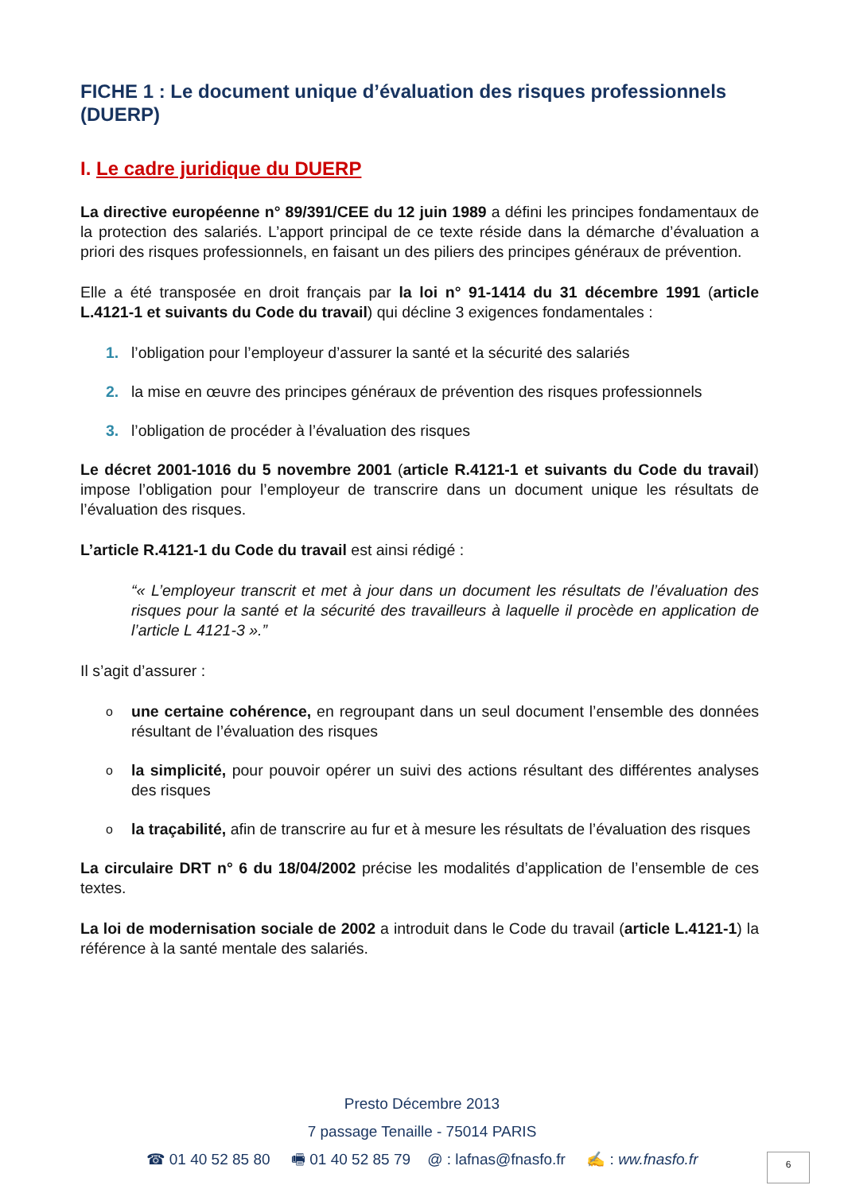FICHE 1 : Le document unique d’évaluation des risques professionnels (DUERP)
I. Le cadre juridique du DUERP
La directive européenne n° 89/391/CEE du 12 juin 1989 a défini les principes fondamentaux de la protection des salariés. L’apport principal de ce texte réside dans la démarche d’évaluation a priori des risques professionnels, en faisant un des piliers des principes généraux de prévention.
Elle a été transposée en droit français par la loi n° 91-1414 du 31 décembre 1991 (article L.4121-1 et suivants du Code du travail) qui décline 3 exigences fondamentales :
1. l’obligation pour l’employeur d’assurer la santé et la sécurité des salariés
2. la mise en œuvre des principes généraux de prévention des risques professionnels
3. l’obligation de procéder à l’évaluation des risques
Le décret 2001-1016 du 5 novembre 2001 (article R.4121-1 et suivants du Code du travail) impose l’obligation pour l’employeur de transcrire dans un document unique les résultats de l’évaluation des risques.
L’article R.4121-1 du Code du travail est ainsi rédigé :
« L’employeur transcrit et met à jour dans un document les résultats de l’évaluation des risques pour la santé et la sécurité des travailleurs à laquelle il procède en application de l’article L 4121-3 ».
Il s’agit d’assurer :
oune certaine cohérence, en regroupant dans un seul document l’ensemble des données résultant de l’évaluation des risques
ola simplicité, pour pouvoir opérer un suivi des actions résultant des différentes analyses des risques
ola traçabilité, afin de transcrire au fur et à mesure les résultats de l’évaluation des risques
La circulaire DRT n° 6 du 18/04/2002 précise les modalités d’application de l’ensemble de ces textes.
La loi de modernisation sociale de 2002 a introduit dans le Code du travail (article L.4121-1) la référence à la santé mentale des salariés.
Presto Décembre 2013
7 passage Tenaille - 75014 PARIS
☎ 01 40 52 85 80 🖷 01 40 52 85 79 @ : lafnas@fnasfo.fr ✍ : ww.fnasfo.fr
6